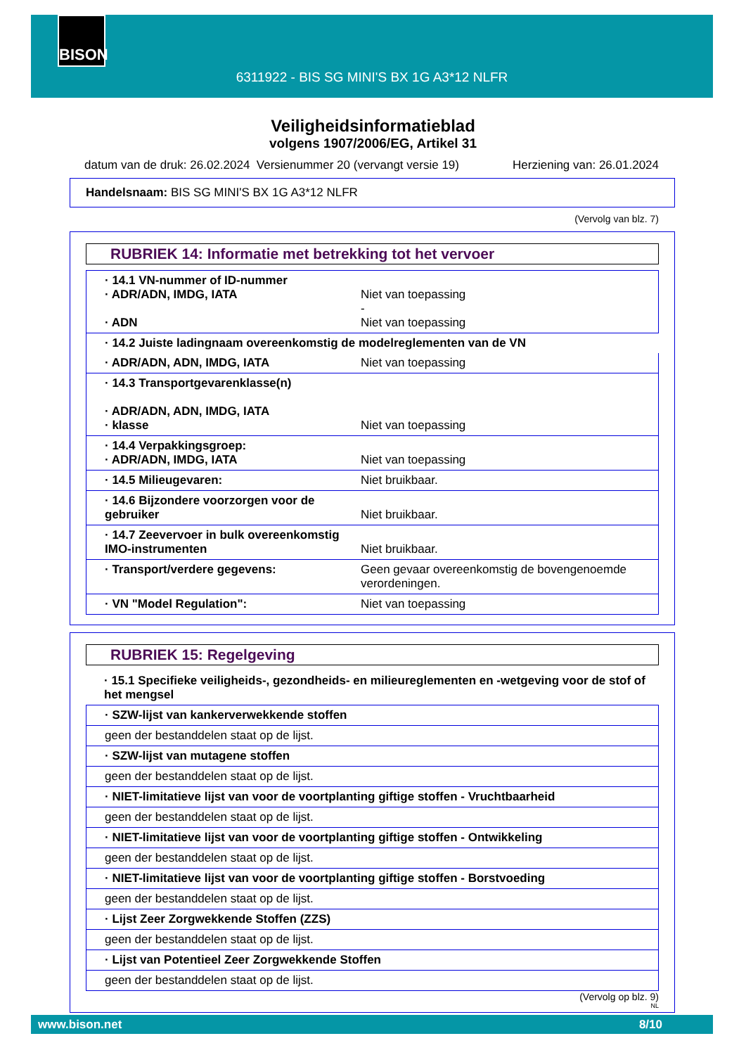6311922 - BIS SG MINI'S BX 1G A3*12 NLFR
BISON
Veiligheidsinformatieblad
volgens 1907/2006/EG, Artikel 31
datum van de druk: 26.02.2024 Versienummer 20 (vervangt versie 19) Herziening van: 26.01.2024
Handelsnaam: BIS SG MINI'S BX 1G A3*12 NLFR
(Vervolg van blz. 7)
RUBRIEK 14: Informatie met betrekking tot het vervoer
| · 14.1 VN-nummer of ID-nummer · ADR/ADN, IMDG, IATA · ADN | Niet van toepassing - Niet van toepassing |
| · 14.2 Juiste ladingnaam overeenkomstig de modelreglementen van de VN | |
| · ADR/ADN, ADN, IMDG, IATA | Niet van toepassing |
| · 14.3 Transportgevarenklasse(n) · ADR/ADN, ADN, IMDG, IATA · klasse | Niet van toepassing |
| · 14.4 Verpakkingsgroep: · ADR/ADN, IMDG, IATA | Niet van toepassing |
| · 14.5 Milieugevaren: | Niet bruikbaar. |
| · 14.6 Bijzondere voorzorgen voor de gebruiker | Niet bruikbaar. |
| · 14.7 Zeevervoer in bulk overeenkomstig IMO-instrumenten | Niet bruikbaar. |
| · Transport/verdere gegevens: | Geen gevaar overeenkomstig de bovengenoemde verordeningen. |
| · VN "Model Regulation": | Niet van toepassing |
RUBRIEK 15: Regelgeving
· 15.1 Specifieke veiligheids-, gezondheids- en milieureglementen en -wetgeving voor de stof of het mengsel
| · SZW-lijst van kankerverwekkende stoffen |
| geen der bestanddelen staat op de lijst. |
| · SZW-lijst van mutagene stoffen |
| geen der bestanddelen staat op de lijst. |
| · NIET-limitatieve lijst van voor de voortplanting giftige stoffen - Vruchtbaarheid |
| geen der bestanddelen staat op de lijst. |
| · NIET-limitatieve lijst van voor de voortplanting giftige stoffen - Ontwikkeling |
| geen der bestanddelen staat op de lijst. |
| · NIET-limitatieve lijst van voor de voortplanting giftige stoffen - Borstvoeding |
| geen der bestanddelen staat op de lijst. |
| · Lijst Zeer Zorgwekkende Stoffen (ZZS) |
| geen der bestanddelen staat op de lijst. |
| · Lijst van Potentieel Zeer Zorgwekkende Stoffen |
| geen der bestanddelen staat op de lijst. |
(Vervolg op blz. 9)
NL
www.bison.net 8/10